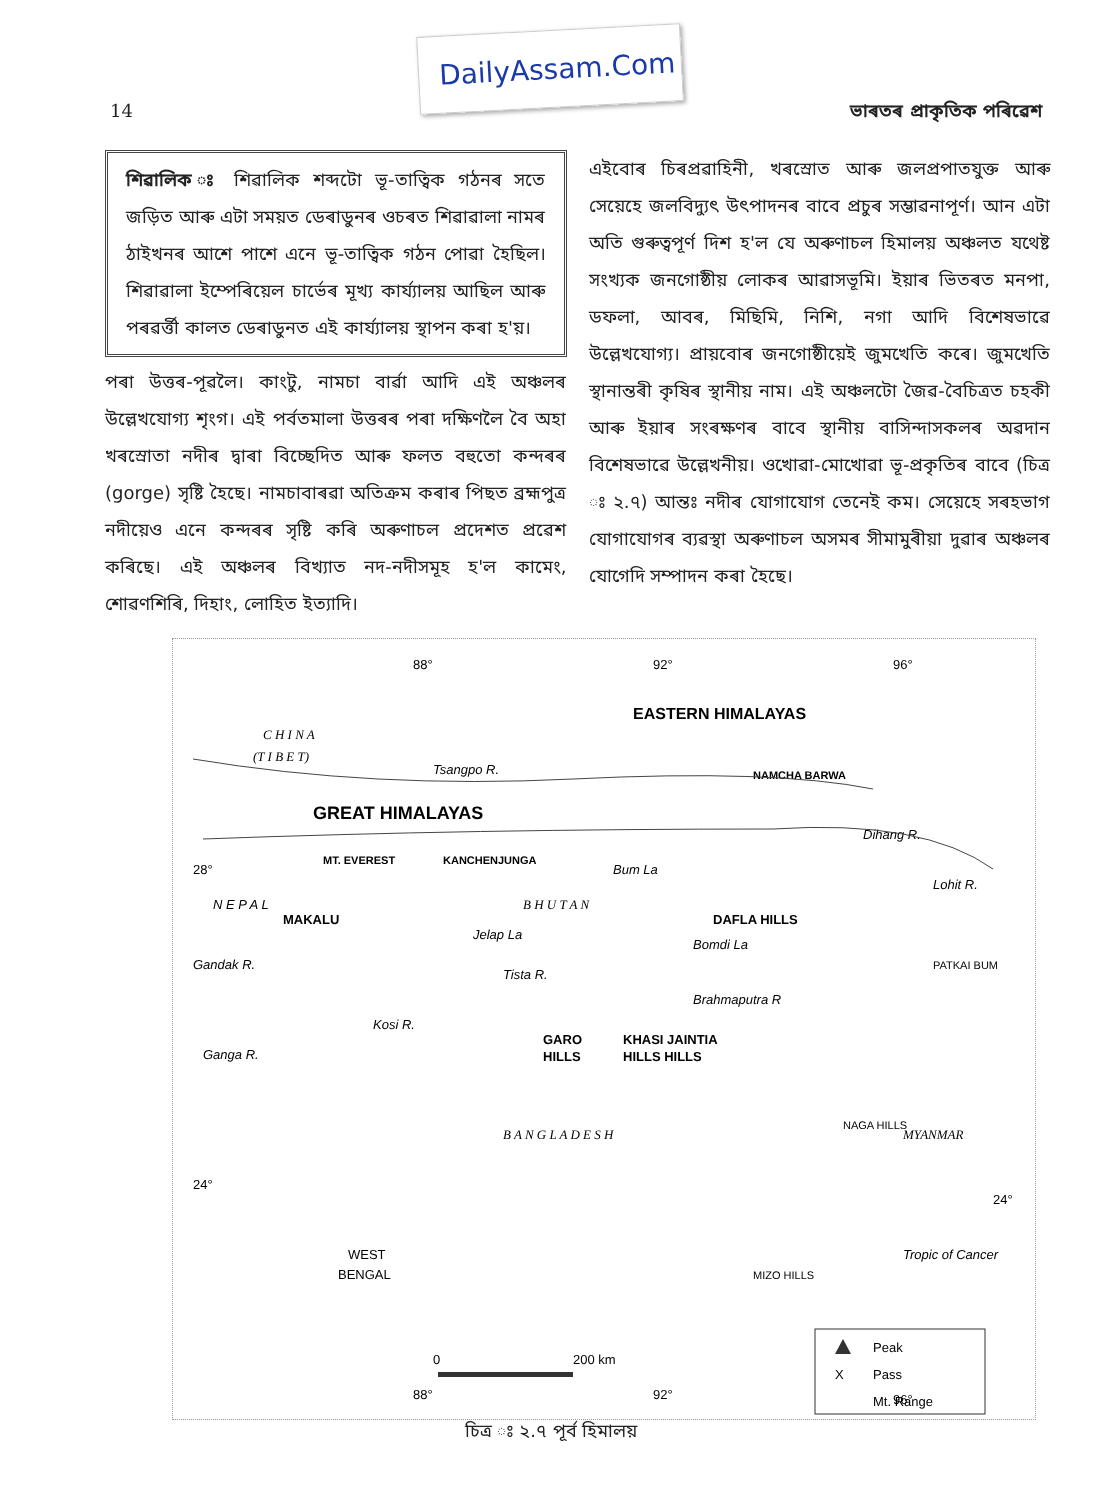DailyAssam.Com
14 ভাৰতৰ প্ৰাকৃতিক পৰিৱেশ
শিৱালিক ঃ শিৱালিক শব্দটো ভূ-তাত্বিক গঠনৰ সতে জড়িত আৰু এটা সময়ত ডেৰাডুনৰ ওচৰত শিৱাৱালা নামৰ ঠাইখনৰ আশে পাশে এনে ভূ-তাত্বিক গঠন পোৱা হৈছিল। শিৱাৱালা ইম্পেৰিয়েল চাৰ্ভেৰ মূখ্য কাৰ্য্যালয় আছিল আৰু পৰৱৰ্ত্তী কালত ডেৰাডুনত এই কাৰ্য্যালয় স্থাপন কৰা হ'য়।
পৰা উত্তৰ-পূৱলৈ। কাংটু, নামচা বাৰ্ৱা আদি এই অঞ্চলৰ উল্লেখযোগ্য শৃংগ। এই পৰ্বতমালা উত্তৰৰ পৰা দক্ষিণলৈ বৈ অহা খৰস্ৰোতা নদীৰ দ্বাৰা বিচ্ছেদিত আৰু ফলত বহুতো কন্দৰৰ (gorge) সৃষ্টি হৈছে। নামচাবাৰৱা অতিক্ৰম কৰাৰ পিছত ব্ৰহ্মপুত্ৰ নদীয়েও এনে কন্দৰৰ সৃষ্টি কৰি অৰুণাচল প্ৰদেশত প্ৰৱেশ কৰিছে। এই অঞ্চলৰ বিখ্যাত নদ-নদীসমূহ হ'ল কামেং, শোৱণশিৰি, দিহাং, লোহিত ইত্যাদি।
এইবোৰ চিৰপ্ৰৱাহিনী, খৰস্ৰোত আৰু জলপ্ৰপাতযুক্ত আৰু সেয়েহে জলবিদ্যুৎ উৎপাদনৰ বাবে প্ৰচুৰ সম্ভাৱনাপূৰ্ণ। আন এটা অতি গুৰুত্বপূৰ্ণ দিশ হ'ল যে অৰুণাচল হিমালয় অঞ্চলত যথেষ্ট সংখ্যক জনগোষ্ঠীয় লোকৰ আৱাসভূমি। ইয়াৰ ভিতৰত মনপা, ডফলা, আবৰ, মিছিমি, নিশি, নগা আদি বিশেষভাৱে উল্লেখযোগ্য। প্ৰায়বোৰ জনগোষ্ঠীয়েই জুমখেতি কৰে। জুমখেতি স্থানান্তৰী কৃষিৰ স্থানীয় নাম। এই অঞ্চলটো জৈৱ-বৈচিত্ৰত চহকী আৰু ইয়াৰ সংৰক্ষণৰ বাবে স্থানীয় বাসিন্দাসকলৰ অৱদান বিশেষভাৱে উল্লেখনীয়। ওখোৱা-মোখোৱা ভূ-প্ৰকৃতিৰ বাবে (চিত্ৰ ঃ ২.৭) আন্তঃ নদীৰ যোগাযোগ তেনেই কম। সেয়েহে সৰহভাগ যোগাযোগৰ ব্যৱস্থা অৰুণাচল অসমৰ সীমামুৰীয়া দুৱাৰ অঞ্চলৰ যোগেদি সম্পাদন কৰা হৈছে।
88°
92°
96°
EASTERN HIMALAYAS
C H I N A
(T I B E T)
Tsangpo R.
NAMCHA BARWA
GREAT HIMALAYAS
28°
MT. EVEREST
KANCHENJUNGA
Bum La
B H U T A N
DAFLA HILLS
Bomdi La
MAKALU
N E P A L
Jelap La
Lohit R.
Dihang R.
PATKAI BUM
Brahmaputra R
Gandak R.
Kosi R.
Tista R.
Ganga R.
GARO
HILLS
KHASI JAINTIA
HILLS HILLS
B A N G L A D E S H
NAGA HILLS
MYANMAR
24°
24°
Tropic of Cancer
WEST
BENGAL
MIZO HILLS
Peak
X
Pass
Mt. Range
0
200 km
88°
92°
96°
চিত্ৰ ঃ ২.৭ পূৰ্ব হিমালয়